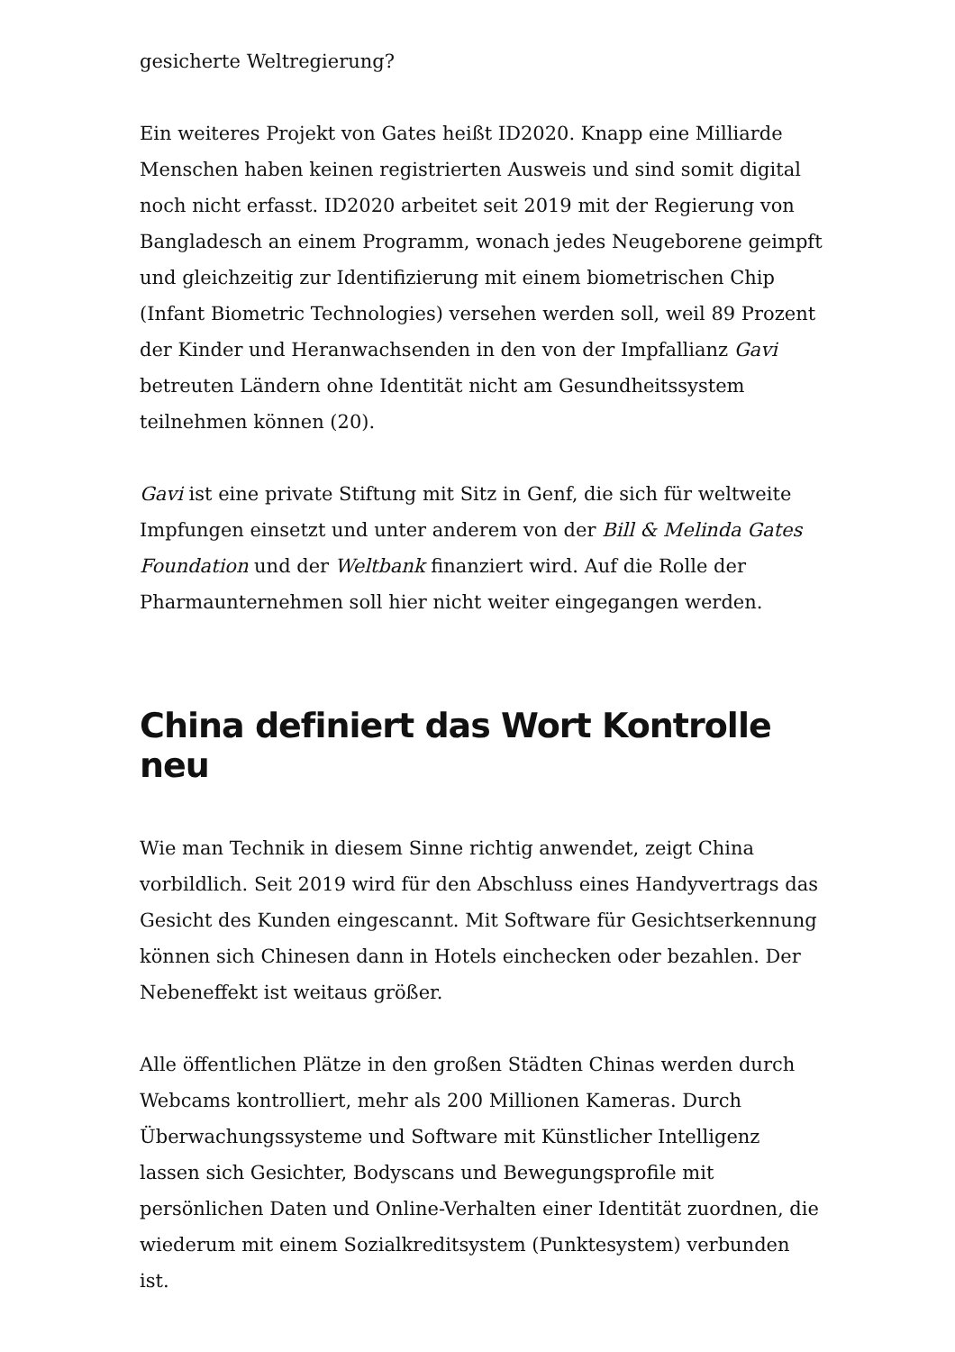gesicherte Weltregierung?
Ein weiteres Projekt von Gates heißt ID2020. Knapp eine Milliarde Menschen haben keinen registrierten Ausweis und sind somit digital noch nicht erfasst. ID2020 arbeitet seit 2019 mit der Regierung von Bangladesch an einem Programm, wonach jedes Neugeborene geimpft und gleichzeitig zur Identifizierung mit einem biometrischen Chip (Infant Biometric Technologies) versehen werden soll, weil 89 Prozent der Kinder und Heranwachsenden in den von der Impfallianz Gavi betreuten Ländern ohne Identität nicht am Gesundheitssystem teilnehmen können (20).
Gavi ist eine private Stiftung mit Sitz in Genf, die sich für weltweite Impfungen einsetzt und unter anderem von der Bill & Melinda Gates Foundation und der Weltbank finanziert wird. Auf die Rolle der Pharmaunternehmen soll hier nicht weiter eingegangen werden.
China definiert das Wort Kontrolle neu
Wie man Technik in diesem Sinne richtig anwendet, zeigt China vorbildlich. Seit 2019 wird für den Abschluss eines Handyvertrags das Gesicht des Kunden eingescannt. Mit Software für Gesichtserkennung können sich Chinesen dann in Hotels einchecken oder bezahlen. Der Nebeneffekt ist weitaus größer.
Alle öffentlichen Plätze in den großen Städten Chinas werden durch Webcams kontrolliert, mehr als 200 Millionen Kameras. Durch Überwachungssysteme und Software mit Künstlicher Intelligenz lassen sich Gesichter, Bodyscans und Bewegungsprofile mit persönlichen Daten und Online-Verhalten einer Identität zuordnen, die wiederum mit einem Sozialkreditsystem (Punktesystem) verbunden ist.